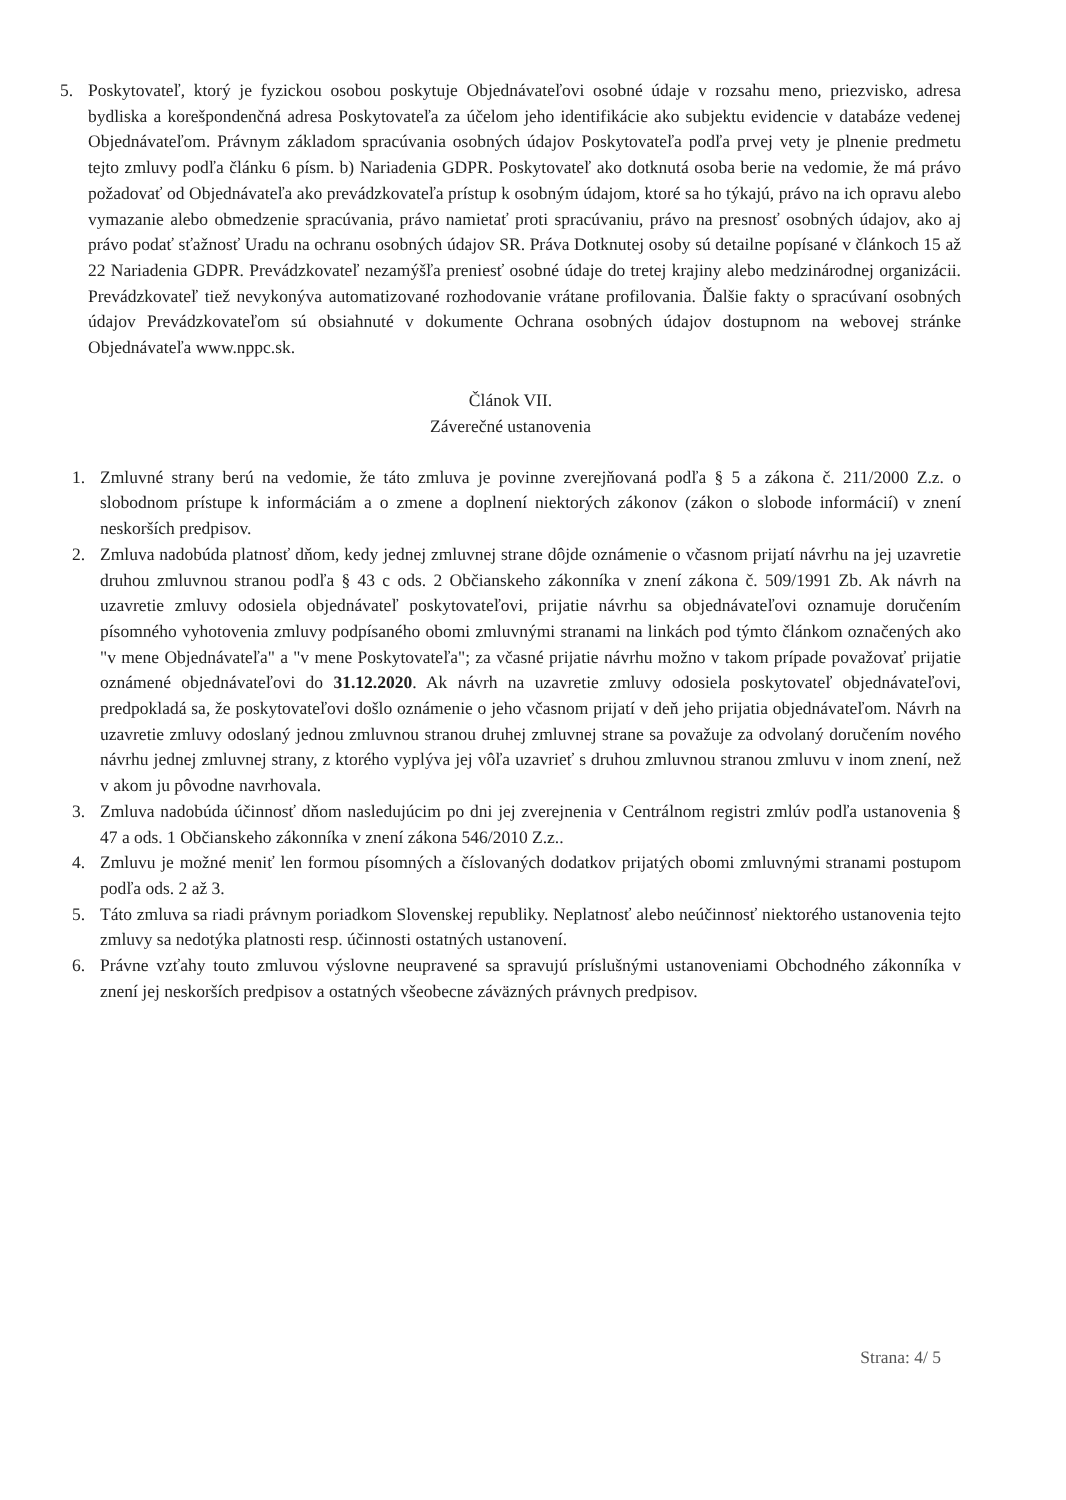5. Poskytovateľ, ktorý je fyzickou osobou poskytuje Objednávateľovi osobné údaje v rozsahu meno, priezvisko, adresa bydliska a korešpondenčná adresa Poskytovateľa za účelom jeho identifikácie ako subjektu evidencie v databáze vedenej Objednávateľom. Právnym základom spracúvania osobných údajov Poskytovateľa podľa prvej vety je plnenie predmetu tejto zmluvy podľa článku 6 písm. b) Nariadenia GDPR. Poskytovateľ ako dotknutá osoba berie na vedomie, že má právo požadovať od Objednávateľa ako prevádzkovateľa prístup k osobným údajom, ktoré sa ho týkajú, právo na ich opravu alebo vymazanie alebo obmedzenie spracúvania, právo namietať proti spracúvaniu, právo na presnosť osobných údajov, ako aj právo podať sťažnosť Uradu na ochranu osobných údajov SR. Práva Dotknutej osoby sú detailne popísané v článkoch 15 až 22 Nariadenia GDPR. Prevádzkovateľ nezamýšľa preniesť osobné údaje do tretej krajiny alebo medzinárodnej organizácii. Prevádzkovateľ tiež nevykonýva automatizované rozhodovanie vrátane profilovania. Ďalšie fakty o spracúvaní osobných údajov Prevádzkovateľom sú obsiahnuté v dokumente Ochrana osobných údajov dostupnom na webovej stránke Objednávateľa www.nppc.sk.
Článok VII.
Záverečné ustanovenia
1. Zmluvné strany berú na vedomie, že táto zmluva je povinne zverejňovaná podľa § 5 a zákona č. 211/2000 Z.z. o slobodnom prístupe k informáciám a o zmene a doplnení niektorých zákonov (zákon o slobode informácií) v znení neskorších predpisov.
2. Zmluva nadobúda platnosť dňom, kedy jednej zmluvnej strane dôjde oznámenie o včasnom prijatí návrhu na jej uzavretie druhou zmluvnou stranou podľa § 43 c ods. 2 Občianskeho zákonníka v znení zákona č. 509/1991 Zb. Ak návrh na uzavretie zmluvy odosiela objednávateľ poskytovateľovi, prijatie návrhu sa objednávateľovi oznamuje doručením písomného vyhotovenia zmluvy podpísaného obomi zmluvnými stranami na linkách pod týmto článkom označených ako "v mene Objednávateľa" a "v mene Poskytovateľa"; za včasné prijatie návrhu možno v takom prípade považovať prijatie oznámené objednávateľovi do 31.12.2020. Ak návrh na uzavretie zmluvy odosiela poskytovateľ objednávateľovi, predpokladá sa, že poskytovateľovi došlo oznámenie o jeho včasnom prijatí v deň jeho prijatia objednávateľom. Návrh na uzavretie zmluvy odoslaný jednou zmluvnou stranou druhej zmluvnej strane sa považuje za odvolaný doručením nového návrhu jednej zmluvnej strany, z ktorého vyplýva jej vôľa uzavrieť s druhou zmluvnou stranou zmluvu v inom znení, než v akom ju pôvodne navrhovala.
3. Zmluva nadobúda účinnosť dňom nasledujúcim po dni jej zverejnenia v Centrálnom registri zmlúv podľa ustanovenia § 47 a ods. 1 Občianskeho zákonníka v znení zákona 546/2010 Z.z..
4. Zmluvu je možné meniť len formou písomných a číslovaných dodatkov prijatých obomi zmluvnými stranami postupom podľa ods. 2 až 3.
5. Táto zmluva sa riadi právnym poriadkom Slovenskej republiky. Neplatnosť alebo neúčinnosť niektorého ustanovenia tejto zmluvy sa nedotýka platnosti resp. účinnosti ostatných ustanovení.
6. Právne vzťahy touto zmluvou výslovne neupravené sa spravujú príslušnými ustanoveniami Obchodného zákonníka v znení jej neskorších predpisov a ostatných všeobecne záväzných právnych predpisov.
Strana: 4/ 5